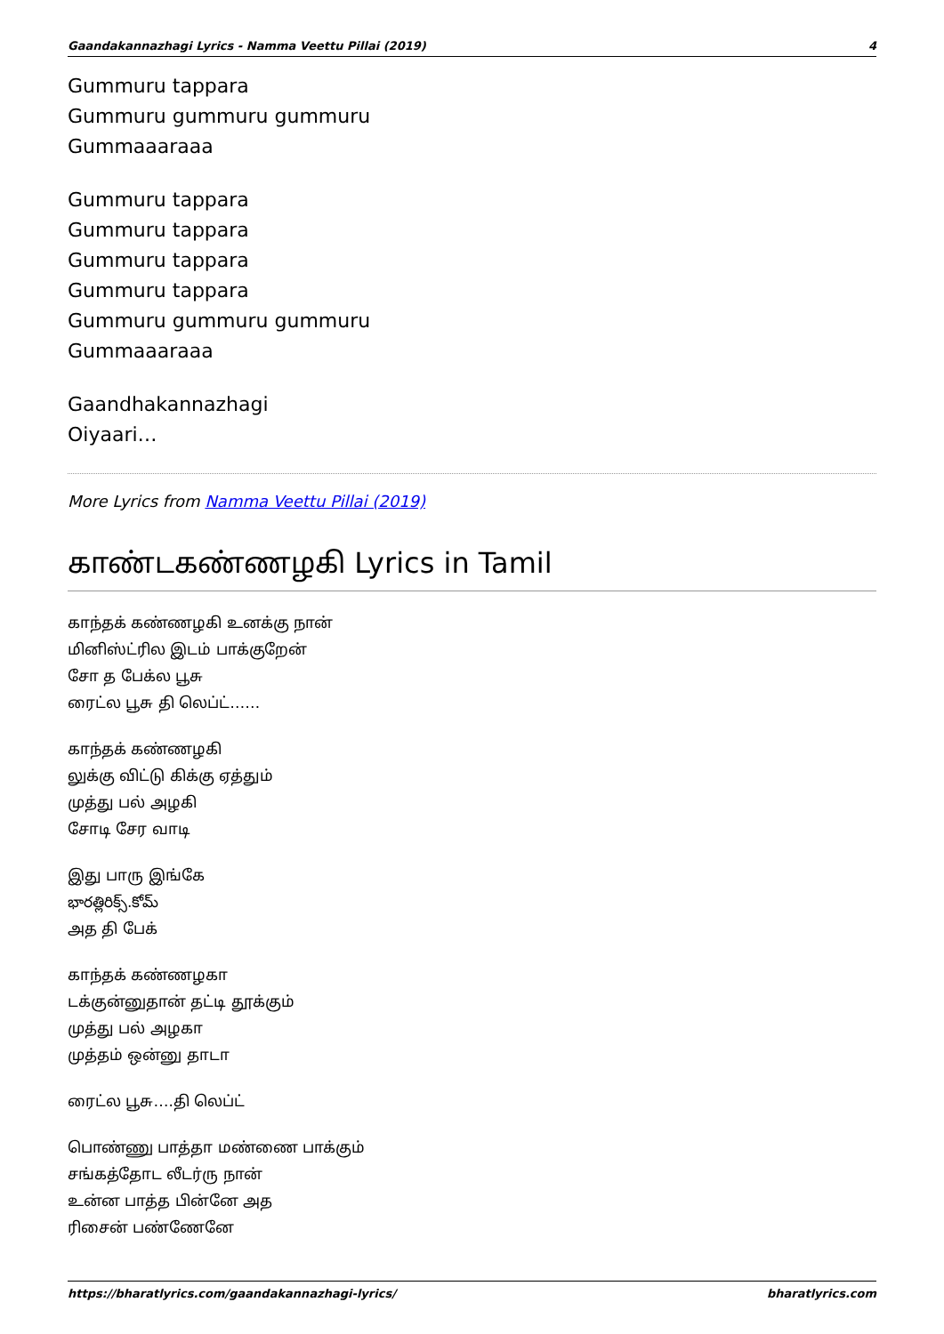Gaandakannazhagi Lyrics - Namma Veettu Pillai (2019) 4
Gummuru tappara
Gummuru gummuru gummuru
Gummaaaraaa
Gummuru tappara
Gummuru tappara
Gummuru tappara
Gummuru tappara
Gummuru gummuru gummuru
Gummaaaraaa
Gaandhakannazhagi
Oiyaari…
More Lyrics from Namma Veettu Pillai (2019)
காண்டகண்ணழகி Lyrics in Tamil
காந்தக் கண்ணழகி உனக்கு நான்
மினிஸ்ட்ரில இடம் பாக்குறேன்
சோ த பேக்ல பூசு
ரைட்ல பூசு தி லெப்ட்……
காந்தக் கண்ணழகி
லுக்கு விட்டு கிக்கு ஏத்தும்
முத்து பல் அழகி
சோடி சேர வாடி
இது பாரு இங்கே
భారత్లిరిక్స్.కోమ్
அத தி பேக்
காந்தக் கண்ணழகா
டக்குன்னுதான் தட்டி தூக்கும்
முத்து பல் அழகா
முத்தம் ஒன்னு தாடா
ரைட்ல பூசு….தி லெப்ட்
பொண்ணு பாத்தா மண்ணை பாக்கும்
சங்கத்தோட லீடர்ரு நான்
உன்ன பாத்த பின்னே அத
ரிசைன் பண்ணேனே
https://bharatlyrics.com/gaandakannazhagi-lyrics/ bharatlyrics.com